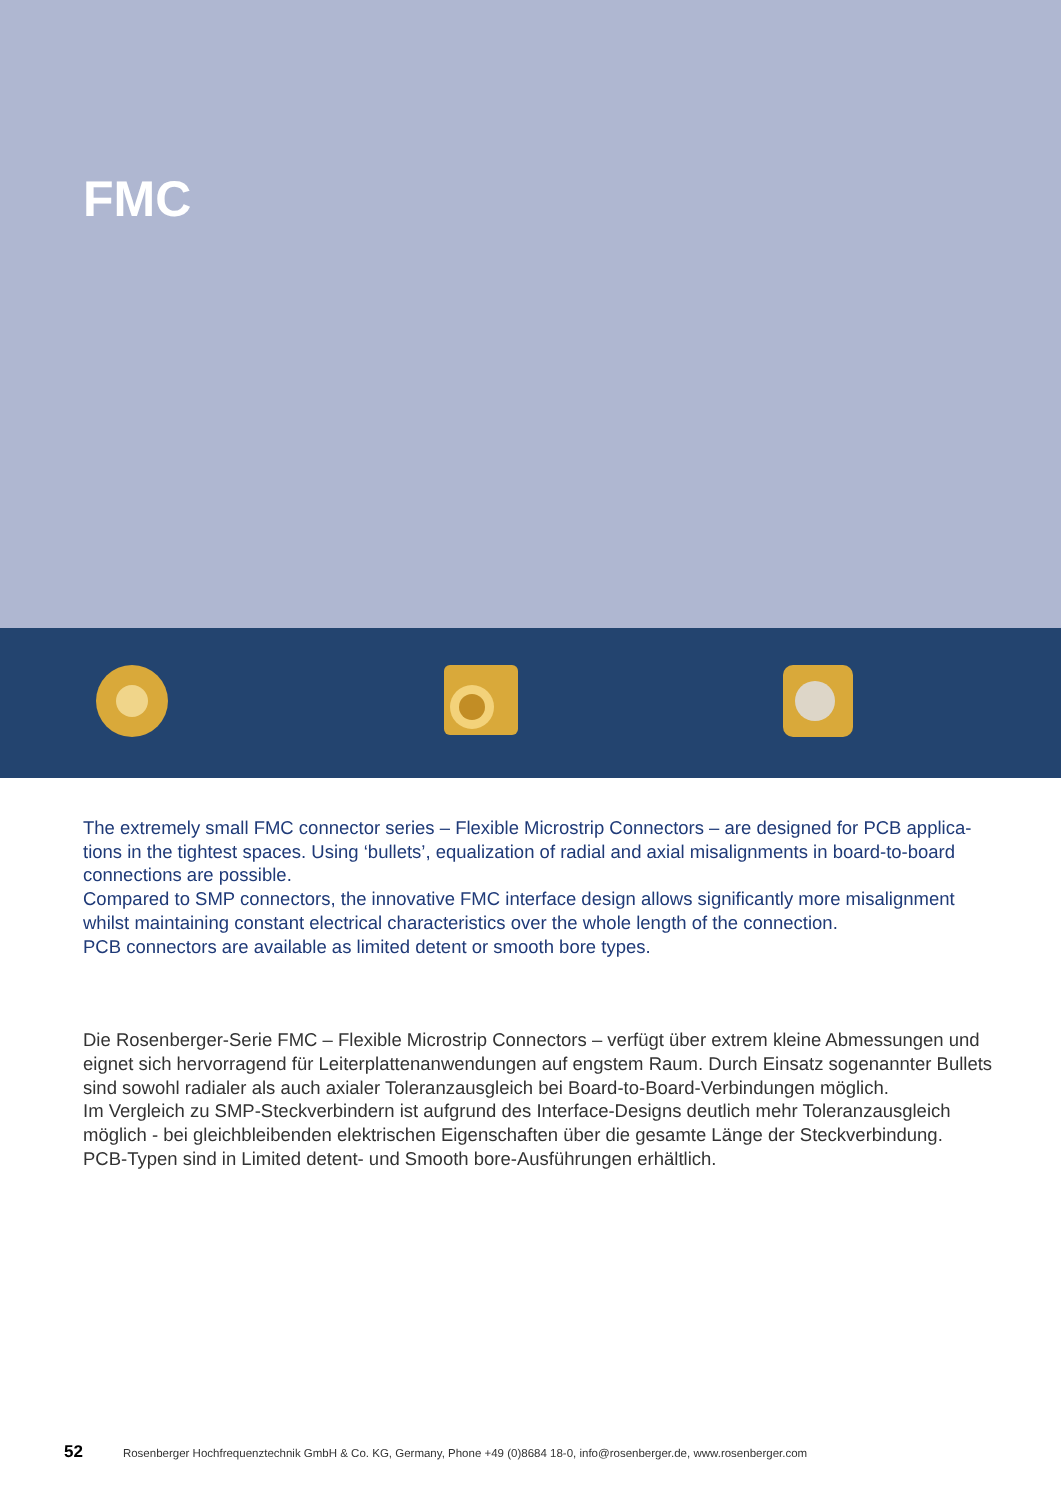FMC
The extremely small FMC connector series – Flexible Microstrip Connectors – are designed for PCB applica-tions in the tightest spaces. Using ‘bullets’, equalization of radial and axial misalignments in board-to-board connections are possible.
Compared to SMP connectors, the innovative FMC interface design allows significantly more misalignment whilst maintaining constant electrical characteristics over the whole length of the connection.
PCB connectors are available as limited detent or smooth bore types.
Die Rosenberger-Serie FMC – Flexible Microstrip Connectors – verfügt über extrem kleine Abmessungen und eignet sich hervorragend für Leiterplattenanwendungen auf engstem Raum. Durch Einsatz sogenannter Bullets sind sowohl radialer als auch axialer Toleranzausgleich bei Board-to-Board-Verbindungen möglich.
Im Vergleich zu SMP-Steckverbindern ist aufgrund des Interface-Designs deutlich mehr Toleranzausgleich möglich - bei gleichbleibenden elektrischen Eigenschaften über die gesamte Länge der Steckverbindung.
PCB-Typen sind in Limited detent- und Smooth bore-Ausführungen erhältlich.
52 Rosenberger Hochfrequenztechnik GmbH & Co. KG, Germany, Phone +49 (0)8684 18-0, info@rosenberger.de, www.rosenberger.com